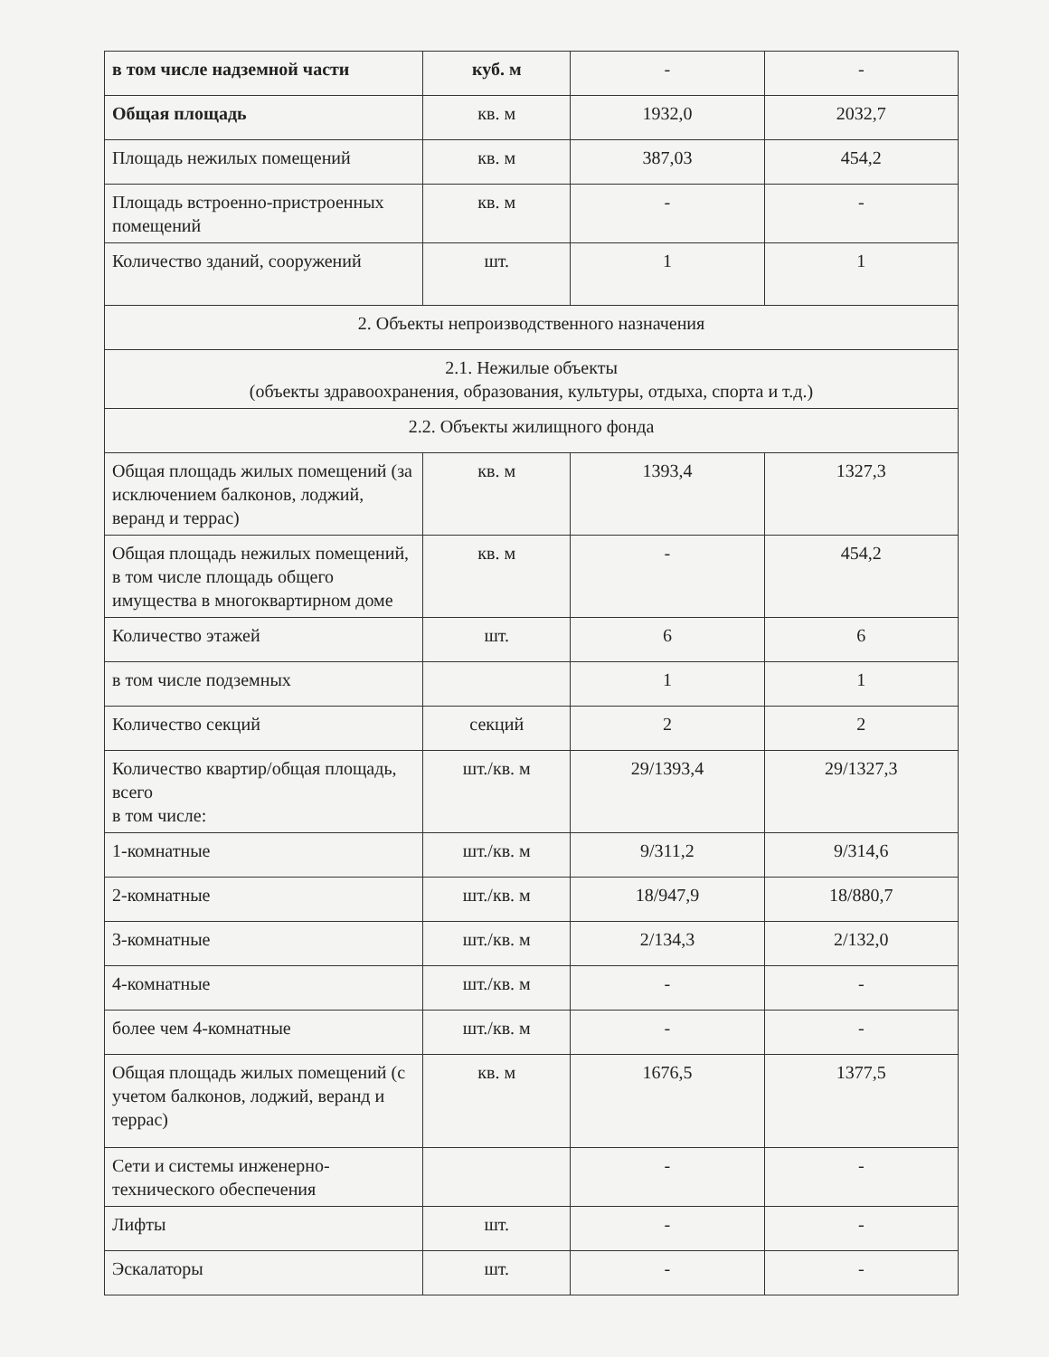| в том числе надземной части | куб. м | - | - |
| Общая площадь | кв. м | 1932,0 | 2032,7 |
| Площадь нежилых помещений | кв. м | 387,03 | 454,2 |
| Площадь встроенно-пристроенных помещений | кв. м | - | - |
| Количество зданий, сооружений | шт. | 1 | 1 |
| 2. Объекты непроизводственного назначения | | | |
| 2.1. Нежилые объекты (объекты здравоохранения, образования, культуры, отдыха, спорта и т.д.) | | | |
| 2.2. Объекты жилищного фонда | | | |
| Общая площадь жилых помещений (за исключением балконов, лоджий, веранд и террас) | кв. м | 1393,4 | 1327,3 |
| Общая площадь нежилых помещений, в том числе площадь общего имущества в многоквартирном доме | кв. м | - | 454,2 |
| Количество этажей | шт. | 6 | 6 |
| в том числе подземных | | 1 | 1 |
| Количество секций | секций | 2 | 2 |
| Количество квартир/общая площадь, всего в том числе: | шт./кв. м | 29/1393,4 | 29/1327,3 |
| 1-комнатные | шт./кв. м | 9/311,2 | 9/314,6 |
| 2-комнатные | шт./кв. м | 18/947,9 | 18/880,7 |
| 3-комнатные | шт./кв. м | 2/134,3 | 2/132,0 |
| 4-комнатные | шт./кв. м | - | - |
| более чем 4-комнатные | шт./кв. м | - | - |
| Общая площадь жилых помещений (с учетом балконов, лоджий, веранд и террас) | кв. м | 1676,5 | 1377,5 |
| Сети и системы инженерно-технического обеспечения | | - | - |
| Лифты | шт. | - | - |
| Эскалаторы | шт. | - | - |